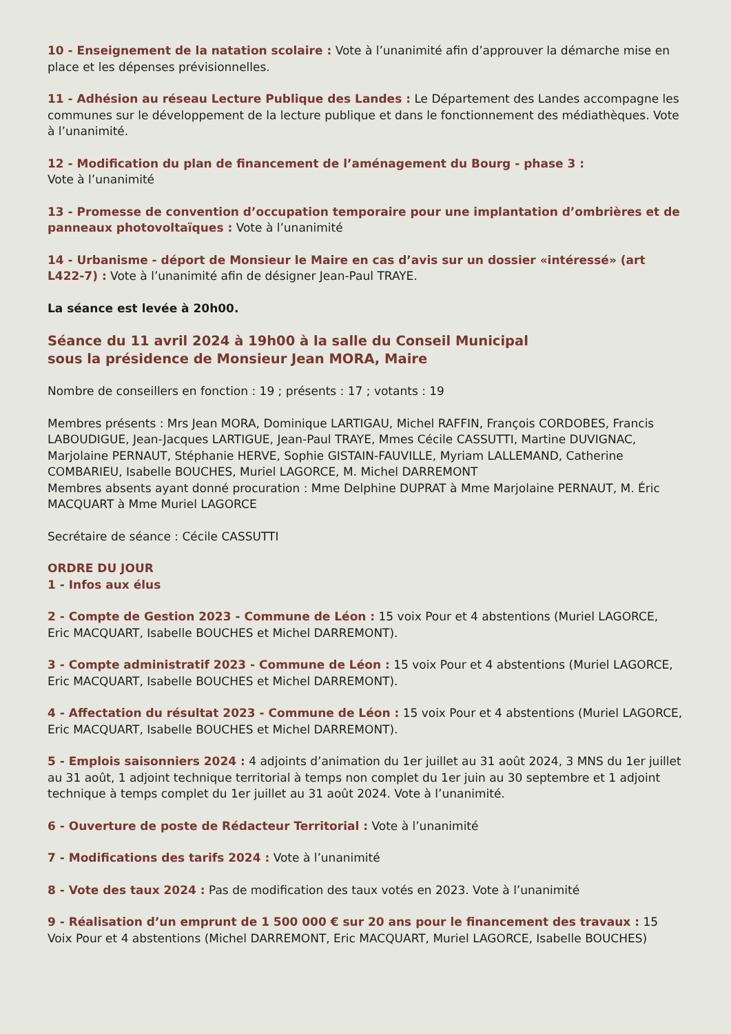10 - Enseignement de la natation scolaire : Vote à l’unanimité afin d’approuver la démarche mise en place et les dépenses prévisionnelles.
11 - Adhésion au réseau Lecture Publique des Landes : Le Département des Landes accompagne les communes sur le développement de la lecture publique et dans le fonctionnement des médiathèques. Vote à l’unanimité.
12 - Modification du plan de financement de l’aménagement du Bourg - phase 3 :
Vote à l’unanimité
13 - Promesse de convention d’occupation temporaire pour une implantation d’ombrières et de panneaux photovoltaïques : Vote à l’unanimité
14 - Urbanisme - déport de Monsieur le Maire en cas d’avis sur un dossier «intéressé» (art L422-7) : Vote à l’unanimité afin de désigner Jean-Paul TRAYE.
La séance est levée à 20h00.
Séance du 11 avril 2024 à 19h00 à la salle du Conseil Municipal
sous la présidence de Monsieur Jean MORA, Maire
Nombre de conseillers en fonction : 19 ; présents : 17 ; votants : 19
Membres présents : Mrs Jean MORA, Dominique LARTIGAU, Michel RAFFIN, François CORDOBES, Francis LABOUDIGUE, Jean-Jacques LARTIGUE, Jean-Paul TRAYE, Mmes Cécile CASSUTTI, Martine DUVIGNAC, Marjolaine PERNAUT, Stéphanie HERVE, Sophie GISTAIN-FAUVILLE, Myriam LALLEMAND, Catherine COMBARIEU, Isabelle BOUCHES, Muriel LAGORCE, M. Michel DARREMONT
Membres absents ayant donné procuration : Mme Delphine DUPRAT à Mme Marjolaine PERNAUT, M. Éric MACQUART à Mme Muriel LAGORCE
Secrétaire de séance : Cécile CASSUTTI
ORDRE DU JOUR
1 - Infos aux élus
2 - Compte de Gestion 2023 - Commune de Léon : 15 voix Pour et 4 abstentions (Muriel LAGORCE, Eric MACQUART, Isabelle BOUCHES et Michel DARREMONT).
3 - Compte administratif 2023 - Commune de Léon : 15 voix Pour et 4 abstentions (Muriel LAGORCE, Eric MACQUART, Isabelle BOUCHES et Michel DARREMONT).
4 - Affectation du résultat 2023 - Commune de Léon : 15 voix Pour et 4 abstentions (Muriel LAGORCE, Eric MACQUART, Isabelle BOUCHES et Michel DARREMONT).
5 - Emplois saisonniers 2024 : 4 adjoints d’animation du 1er juillet au 31 août 2024, 3 MNS du 1er juillet au 31 août, 1 adjoint technique territorial à temps non complet du 1er juin au 30 septembre et 1 adjoint technique à temps complet du 1er juillet au 31 août 2024. Vote à l’unanimité.
6 - Ouverture de poste de Rédacteur Territorial : Vote à l’unanimité
7 - Modifications des tarifs 2024 : Vote à l’unanimité
8 - Vote des taux 2024 : Pas de modification des taux votés en 2023. Vote à l’unanimité
9 - Réalisation d’un emprunt de 1 500 000 € sur 20 ans pour le financement des travaux : 15 Voix Pour et 4 abstentions (Michel DARREMONT, Eric MACQUART, Muriel LAGORCE, Isabelle BOUCHES)